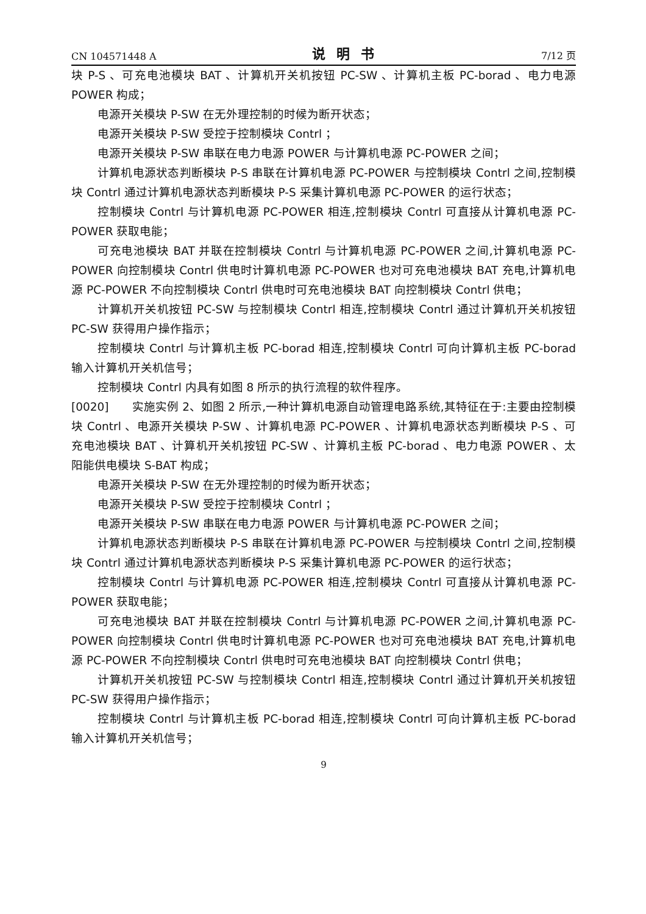CN 104571448 A 说明书 7/12 页
块 P-S 、可充电池模块 BAT 、计算机开关机按钮 PC-SW 、计算机主板 PC-borad 、电力电源 POWER 构成；
电源开关模块 P-SW 在无外理控制的时候为断开状态；
电源开关模块 P-SW 受控于控制模块 Contrl ；
电源开关模块 P-SW 串联在电力电源 POWER 与计算机电源 PC-POWER 之间；
计算机电源状态判断模块 P-S 串联在计算机电源 PC-POWER 与控制模块 Contrl 之间,控制模块 Contrl 通过计算机电源状态判断模块 P-S 采集计算机电源 PC-POWER 的运行状态；
控制模块 Contrl 与计算机电源 PC-POWER 相连,控制模块 Contrl 可直接从计算机电源 PC-POWER 获取电能；
可充电池模块 BAT 并联在控制模块 Contrl 与计算机电源 PC-POWER 之间,计算机电源 PC-POWER 向控制模块 Contrl 供电时计算机电源 PC-POWER 也对可充电池模块 BAT 充电,计算机电源 PC-POWER 不向控制模块 Contrl 供电时可充电池模块 BAT 向控制模块 Contrl 供电；
计算机开关机按钮 PC-SW 与控制模块 Contrl 相连,控制模块 Contrl 通过计算机开关机按钮 PC-SW 获得用户操作指示；
控制模块 Contrl 与计算机主板 PC-borad 相连,控制模块 Contrl 可向计算机主板 PC-borad 输入计算机开关机信号；
控制模块 Contrl 内具有如图 8 所示的执行流程的软件程序。
[0020]　　实施实例 2、如图 2 所示,一种计算机电源自动管理电路系统,其特征在于:主要由控制模块 Contrl 、电源开关模块 P-SW 、计算机电源 PC-POWER 、计算机电源状态判断模块 P-S 、可充电池模块 BAT 、计算机开关机按钮 PC-SW 、计算机主板 PC-borad 、电力电源 POWER 、太阳能供电模块 S-BAT 构成；
电源开关模块 P-SW 在无外理控制的时候为断开状态；
电源开关模块 P-SW 受控于控制模块 Contrl ；
电源开关模块 P-SW 串联在电力电源 POWER 与计算机电源 PC-POWER 之间；
计算机电源状态判断模块 P-S 串联在计算机电源 PC-POWER 与控制模块 Contrl 之间,控制模块 Contrl 通过计算机电源状态判断模块 P-S 采集计算机电源 PC-POWER 的运行状态；
控制模块 Contrl 与计算机电源 PC-POWER 相连,控制模块 Contrl 可直接从计算机电源 PC-POWER 获取电能；
可充电池模块 BAT 并联在控制模块 Contrl 与计算机电源 PC-POWER 之间,计算机电源 PC-POWER 向控制模块 Contrl 供电时计算机电源 PC-POWER 也对可充电池模块 BAT 充电,计算机电源 PC-POWER 不向控制模块 Contrl 供电时可充电池模块 BAT 向控制模块 Contrl 供电；
计算机开关机按钮 PC-SW 与控制模块 Contrl 相连,控制模块 Contrl 通过计算机开关机按钮 PC-SW 获得用户操作指示；
控制模块 Contrl 与计算机主板 PC-borad 相连,控制模块 Contrl 可向计算机主板 PC-borad 输入计算机开关机信号；
9